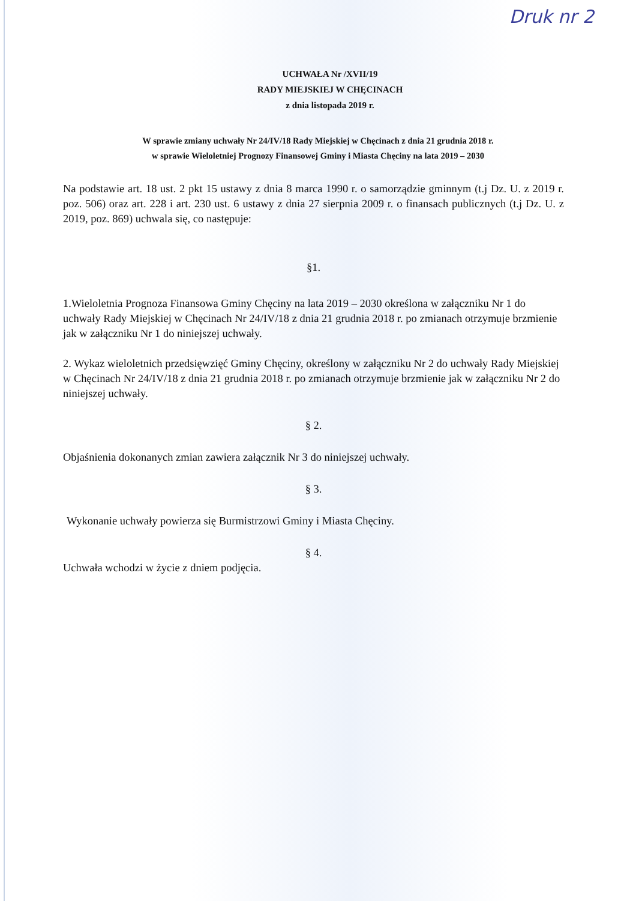Druk nr 2
UCHWAŁA Nr /XVII/19
RADY MIEJSKIEJ W CHĘCINACH
z dnia listopada 2019 r.
W sprawie zmiany uchwały Nr 24/IV/18 Rady Miejskiej w Chęcinach z dnia 21 grudnia 2018 r.
w sprawie Wieloletniej Prognozy Finansowej Gminy i Miasta Chęciny na lata 2019 – 2030
Na podstawie art. 18 ust. 2 pkt 15 ustawy z dnia 8 marca 1990 r. o samorządzie gminnym (t.j Dz. U. z 2019 r. poz. 506) oraz art. 228 i art. 230 ust. 6 ustawy z dnia 27 sierpnia 2009 r. o finansach publicznych (t.j Dz. U. z 2019, poz. 869) uchwala się, co następuje:
§1.
1.Wieloletnia Prognoza Finansowa Gminy Chęciny na lata 2019 – 2030 określona w załączniku Nr 1 do uchwały Rady Miejskiej w Chęcinach Nr 24/IV/18 z dnia 21 grudnia 2018 r. po zmianach otrzymuje brzmienie jak w załączniku Nr 1 do niniejszej uchwały.
2. Wykaz wieloletnich przedsięwzięć Gminy Chęciny, określony w załączniku Nr 2 do uchwały Rady Miejskiej w Chęcinach Nr 24/IV/18 z dnia 21 grudnia 2018 r. po zmianach otrzymuje brzmienie jak w załączniku Nr 2 do niniejszej uchwały.
§ 2.
Objaśnienia dokonanych zmian zawiera załącznik Nr 3 do niniejszej uchwały.
§ 3.
Wykonanie uchwały powierza się Burmistrzowi Gminy i Miasta Chęciny.
§ 4.
Uchwała wchodzi w życie z dniem podjęcia.